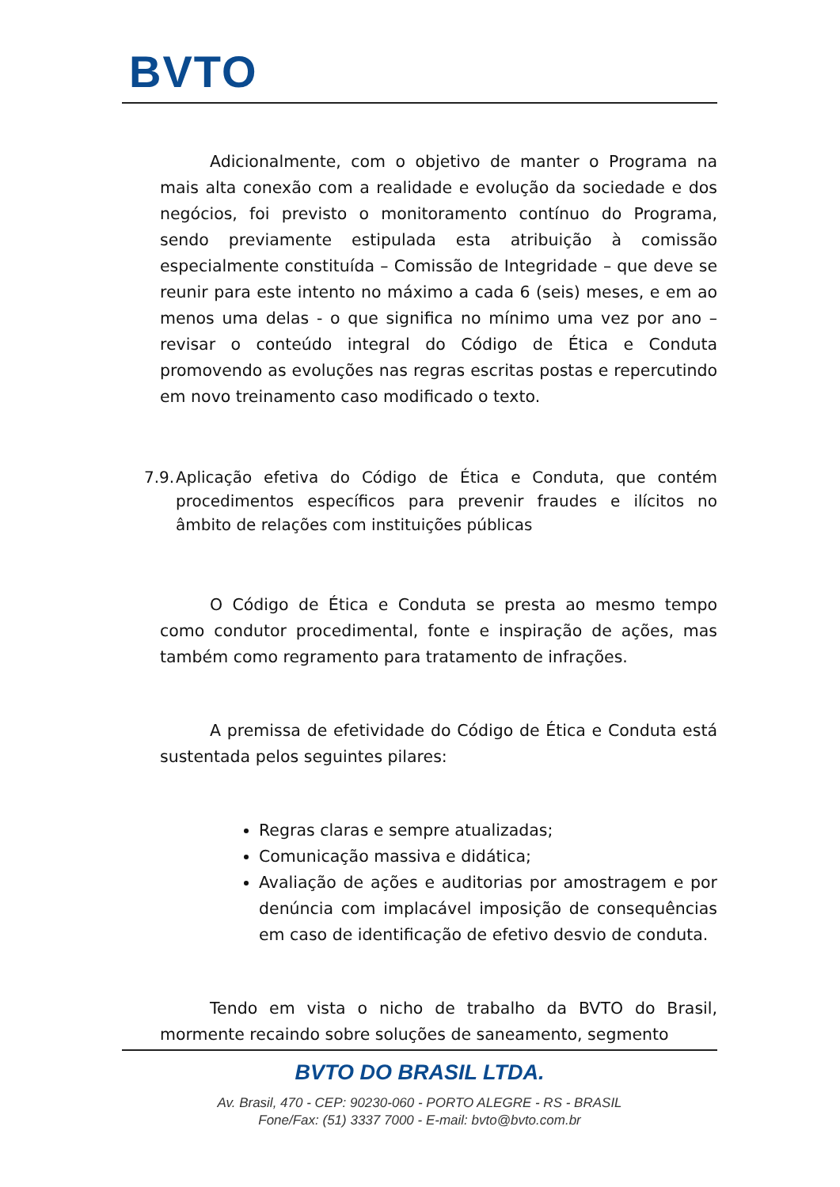BVTO
Adicionalmente, com o objetivo de manter o Programa na mais alta conexão com a realidade e evolução da sociedade e dos negócios, foi previsto o monitoramento contínuo do Programa, sendo previamente estipulada esta atribuição à comissão especialmente constituída – Comissão de Integridade – que deve se reunir para este intento no máximo a cada 6 (seis) meses, e em ao menos uma delas - o que significa no mínimo uma vez por ano – revisar o conteúdo integral do Código de Ética e Conduta promovendo as evoluções nas regras escritas postas e repercutindo em novo treinamento caso modificado o texto.
7.9.
Aplicação efetiva do Código de Ética e Conduta, que contém procedimentos específicos para prevenir fraudes e ilícitos no âmbito de relações com instituições públicas
O Código de Ética e Conduta se presta ao mesmo tempo como condutor procedimental, fonte e inspiração de ações, mas também como regramento para tratamento de infrações.
A premissa de efetividade do Código de Ética e Conduta está sustentada pelos seguintes pilares:
Regras claras e sempre atualizadas;
Comunicação massiva e didática;
Avaliação de ações e auditorias por amostragem e por denúncia com implacável imposição de consequências em caso de identificação de efetivo desvio de conduta.
Tendo em vista o nicho de trabalho da BVTO do Brasil, mormente recaindo sobre soluções de saneamento, segmento
BVTO DO BRASIL LTDA.
Av. Brasil, 470 - CEP: 90230-060 - PORTO ALEGRE - RS - BRASIL
Fone/Fax: (51) 3337 7000 - E-mail: bvto@bvto.com.br